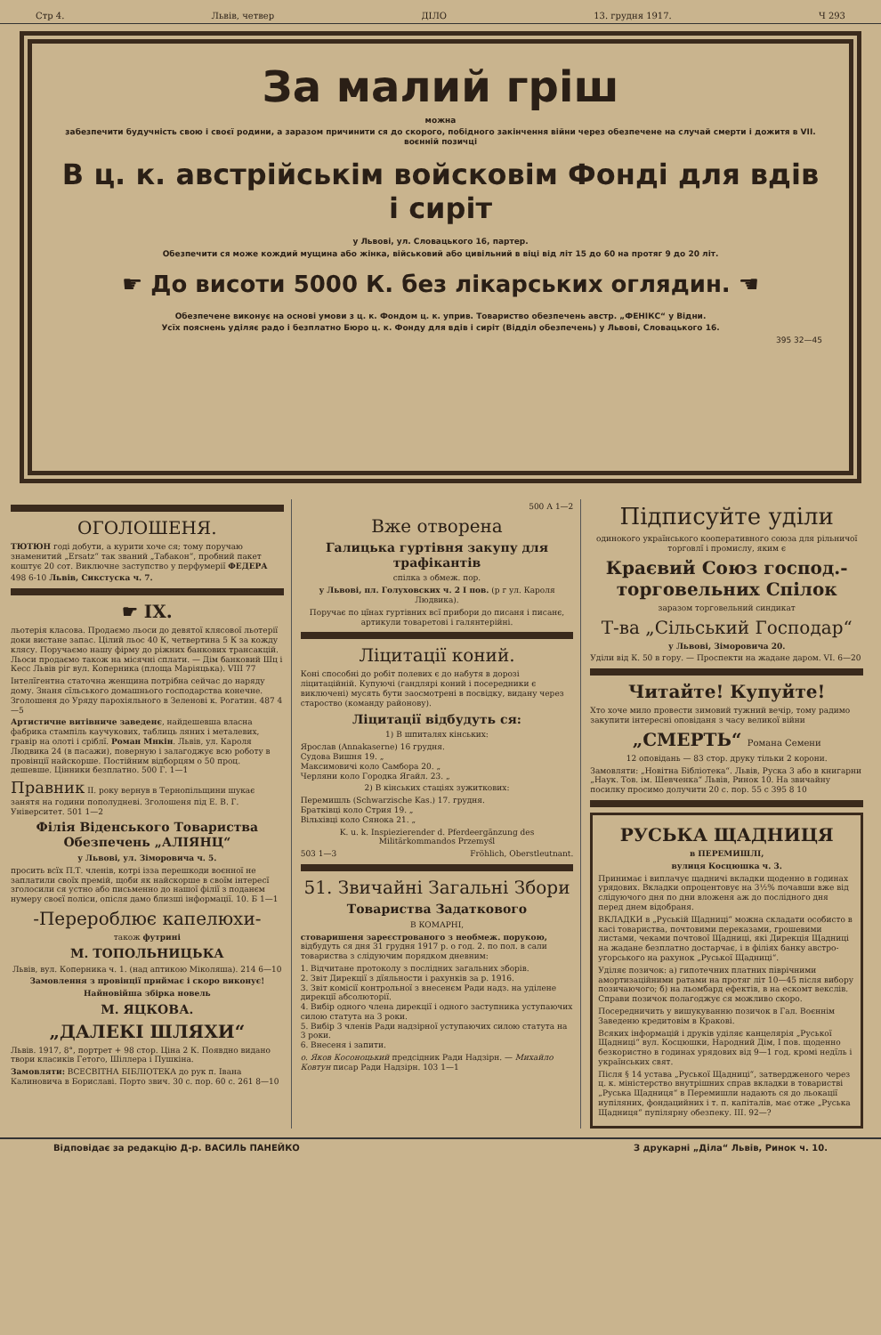Стр 4. Львів, четвер ДІЛО 13. грудня 1917. Ч 293
За малий гріш
можна
забезпечити будучність свою і своєї родини, а заразом причинити ся до скорого, побідного закінчення війни через обезпечене на случай смерти і дожитя в VII. воєнній позичці
В ц. к. австрійськім войсковім Фонді для вдів і сиріт
у Львові, ул. Словацького 16, партер.
Обезпечити ся може кождий мущина або жінка, військовий або цивільний в віці від літ 15 до 60 на протяг 9 до 20 літ.
☛ До висоти 5000 К. без лікарських оглядин. ☚
Обезпечене виконує на основі умови з ц. к. Фондом ц. к. уприв. Товариство обезпечень австр. „ФЕНІКС“ у Відни.
Усїх пояснень уділяє радо і безплатно Бюро ц. к. Фонду для вдів і сиріт (Відділ обезпечень) у Львові, Словацького 16.
395 32—45
ОГОЛОШЕНЯ.
ТЮТЮН годі добути, а курити хоче ся; тому поручаю знаменитий „Ersatz“ так званий „Табакон“, пробний пакет коштує 20 сот. Виключне заступство у перфумерії ФЕДЕРА
498 6-10 Львів, Сикстуска ч. 7.
☛ IX.
льотерія класова. Продаємо льоси до девятої клясової льотерії доки вистане запас. Цілий льос 40 К, четвертина 5 К за кожду клясу. Поручаємо нашу фірму до ріжних банкових трансакцій. Льоси продаємо також на місячні сплати. — Дім банковий Шц і Кесс Львів ріг вул. Коперника (площа Маріяцька). VIII 77
Інтелїгентна статочна женщина потрібна сейчас до наряду дому. Знаня сїльського домашнього господарства конечне. Зголошеня до Уряду парохіяльного в Зеленові к. Рогатин. 487 4—5
Артистичне витівниче заведенє, найдешевша власна фабрика стампіль каучукових, таблиць ляних і металевих, гравір на олоті і сріблї. Роман Мнкін. Львів, ул. Кароля Людвика 24 (в пасажи), поверную і залагоджує всю роботу в провінції найскорше. Постійним відборцям о 50 проц. дешевше. Цінники безплатно. 500 Г. 1—1
Правник II. року вернув в Тернопільщини шукає занятя на години пополудневі. Зголошеня під Е. В. Г. Університет. 501 1—2
Філія Віденського Товариства Обезпечень „АЛІЯНЦ“
у Львові, ул. Зіморовича ч. 5.
просить всїх П.Т. членів, котрі ізза перешкоди воєнної не заплатили своїх премій, щоби як найскорше в своїм інтересї зголосили ся устно або письменно до нашої філії з поданєм нумеру своєї поліси, опісля дамо близші інформації. 10. Б 1—1
-Перероблює капелюхи-
також футрині
М. ТОПОЛЬНИЦЬКА
Львів, вул. Коперника ч. 1. (над аптикою Міколяша). 214 6—10
Замовлення з провінції приймає і скоро виконує!
Найновійша збірка новель
М. ЯЦКОВА.
„ДАЛЕКІ ШЛЯХИ“
Львів. 1917, 8°, портрет + 98 стор. Ціна 2 К. Появдно видано твори класиків Гетого, Шіллера і Пушкіна.
Замовляти: ВСЕСВІТНА БІБЛІОТЕКА до рук п. Івана Калиновича в Бориславі. Порто звич. 30 с. пор. 60 с. 261 8—10
500 А 1—2
Вже отворена
Галицька гуртівня закупу для трафікантів
спілка з обмеж. пор.
у Львові, пл. Голуховских ч. 2 І пов. (р г ул. Кароля Людвика).
Поручає по цїнах гуртівних всї прибори до писаня і писанє, артикули товаретові і галянтерійні.
Ліцитації коний.
Коні способні до робіт полевих є до набутя в дорозі ліцитаційній. Купуючі (гандлярі коний і посередники є виключені) мусять бути заосмотрені в посвідку, видану через староство (команду районову).
Ліцитації відбудуть ся:
1) В шпиталях кінських:
Ярослав (Annakaserne) 16 грудня.
Судова Вишня 19. „
Максимовичі коло Самбора 20. „
Черляни коло Городка Ягайл. 23. „
2) В кінських стаціях зужиткових:
Перемишль (Schwarzische Kas.) 17. грудня.
Братківці коло Стрия 19. „
Вільхівці коло Сянока 21. „
K. u. k. Inspiezierender d. Pferdeergänzung des Militärkommandos Przemyśl
503 1—3 Fröhlich, Oberstleutnant.
51. Звичайні Загальні Збори
Товариства Задаткового
В КОМАРНІ,
стоваришеня зареєстрованого з необмеж. порукою, відбудуть ся дня 31 грудня 1917 р. о год. 2. по пол. в сали товариства з слідуючим порядком дневним:
1. Відчитане протоколу з послідних загальних зборів.
2. Звіт Дирекції з дїяльности і рахунків за р. 1916.
3. Звіт комісії контрольної з внесенєм Ради надз. на уділене дирекції абсолюторії.
4. Вибір одного члена дирекції і одного заступника уступаючих силою статута на 3 роки.
5. Вибір 3 членів Ради надзірної уступаючих силою статута на 3 роки.
6. Внесеня і запити.
о. Яков Косоноцький предсідник Ради Надзірн. — Михайло Ковтун писар Ради Надзірн. 103 1—1
Підписуйте уділи
одинокого українського кооперативного союза для рільничої торговлї і промислу, яким є
Краєвий Союз господ.-торговельних Спілок
заразом торговельний синдикат
Т-ва „Сільський Господар“
у Львові, Зіморовича 20.
Уділи від К. 50 в гору. — Проспекти на жадане даром. VI. 6—20
Читайте! Купуйте!
Хто хоче мило провести зимовий тужний вечір, тому радимо закупити інтересні оповіданя з часу великої війни
„СМЕРТЬ“ Романа Семени
12 оповідань — 83 стор. друку тільки 2 корони.
Замовляти: „Новітна Бібліотека“. Львів, Руска 3 або в книгарни „Наук. Тов. ім. Шевченка“ Львів, Ринок 10. На звичайну посилку просимо долучити 20 с. пор. 55 с 395 8 10
РУСЬКА ЩАДНИЦЯ
в ПЕРЕМИШЛІ,
вулиця Косцюшка ч. 3.
Принимає і виплачує щадничі вкладки щоденно в годинах урядових. Вкладки опроцентовує на 3½% почавши вже від слідуючого дня по дни вложеня аж до послідного дня перед днем відобраня.
ВКЛАДКИ в „Руській Щадниці“ можна складати особисто в касі товариства, почтовими переказами, грошевими листами, чеками почтової Щадниці, які Дирекція Щадниці на жадане безплатно достарчає, і в філіях банку австро-угорського на рахунок „Руської Щадниці“.
Уділяє позичок: а) гипотечних платних піврічними амортизаційними ратами на протяг літ 10—45 після вибору позичаючого; б) на льомбард ефектів, в на ескомт векслів. Справи позичок полагоджує ся можливо скоро.
Посередничить у вишукуванню позичок в Гал. Воєннім Заведеню кредитовім в Кракові.
Всяких інформацій і друків уділяє канцелярія „Руської Щадниці“ вул. Косцюшки, Народний Дім, І пов. щоденно безкористно в годинах урядових від 9—1 год. кромі недїль і українських свят.
Після § 14 устава „Руської Щадниці“, затвердженого через ц. к. міністерство внутрішних справ вкладки в товаристві „Руська Щадниця“ в Перемишли надають ся до льокації иупіляних, фондацийних і т. п. капіталів, має отже „Руська Щадниця“ пупілярну обезпеку. III. 92—?
Відповідає за редакцію Д-р. ВАСИЛЬ ПАНЕЙКО З друкарні „Діла“ Львів, Ринок ч. 10.